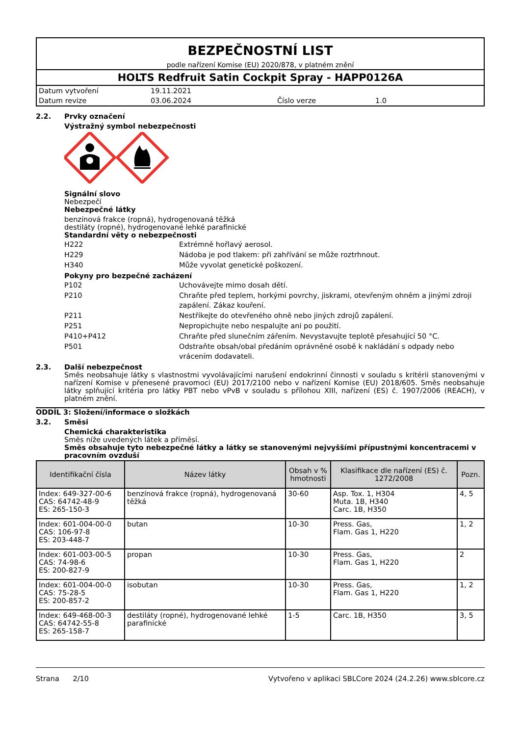BEZPEČNOSTNÍ LIST
podle nařízení Komise (EU) 2020/878, v platném znění
HOLTS Redfruit Satin Cockpit Spray - HAPP0126A
Datum vytvoření 19.11.2021 Datum revize 03.06.2024 Číslo verze 1.0
2.2. Prvky označení
Výstražný symbol nebezpečnosti
Signální slovo
Nebezpečí
Nebezpečné látky
benzínová frakce (ropná), hydrogenovaná těžká
destiláty (ropné), hydrogenované lehké parafinické
Standardní věty o nebezpečnosti
H222 Extrémně hořlavý aerosol.
H229 Nádoba je pod tlakem: při zahřívání se může roztrhnout.
H340 Může vyvolat genetické poškození.
Pokyny pro bezpečné zacházení
P102 Uchovávejte mimo dosah dětí.
P210 Chraňte před teplem, horkými povrchy, jiskrami, otevřeným ohněm a jinými zdroji zapálení. Zákaz kouření.
P211 Nestříkejte do otevřeného ohně nebo jiných zdrojů zapálení.
P251 Nepropichujte nebo nespalujte ani po použití.
P410+P412 Chraňte před slunečním zářením. Nevystavujte teplotě přesahující 50 °C.
P501 Odstraňte obsah/obal předáním oprávněné osobě k nakládání s odpady nebo vrácením dodavateli.
2.3. Další nebezpečnost
Směs neobsahuje látky s vlastnostmi vyvolávajícími narušení endokrinní činnosti v souladu s kritérii stanovenými v nařízení Komise v přenesené pravomoci (EU) 2017/2100 nebo v nařízení Komise (EU) 2018/605. Směs neobsahuje látky splňující kritéria pro látky PBT nebo vPvB v souladu s přílohou XIII, nařízení (ES) č. 1907/2006 (REACH), v platném znění.
ODDÍL 3: Složení/informace o složkách
3.2. Směsi
Chemická charakteristika
Směs níže uvedených látek a příměsí.
Směs obsahuje tyto nebezpečné látky a látky se stanovenými nejvyššími přípustnými koncentracemi v pracovním ovzduší
| Identifikační čísla | Název látky | Obsah v % hmotnosti | Klasifikace dle nařízení (ES) č. 1272/2008 | Pozn. |
| --- | --- | --- | --- | --- |
| Index: 649-327-00-6 CAS: 64742-48-9 ES: 265-150-3 | benzínová frakce (ropná), hydrogenovaná těžká | 30-60 | Asp. Tox. 1, H304 Muta. 1B, H340 Carc. 1B, H350 | 4, 5 |
| Index: 601-004-00-0 CAS: 106-97-8 ES: 203-448-7 | butan | 10-30 | Press. Gas, Flam. Gas 1, H220 | 1, 2 |
| Index: 601-003-00-5 CAS: 74-98-6 ES: 200-827-9 | propan | 10-30 | Press. Gas, Flam. Gas 1, H220 | 2 |
| Index: 601-004-00-0 CAS: 75-28-5 ES: 200-857-2 | isobutan | 10-30 | Press. Gas, Flam. Gas 1, H220 | 1, 2 |
| Index: 649-468-00-3 CAS: 64742-55-8 ES: 265-158-7 | destiláty (ropné), hydrogenované lehké parafinické | 1-5 | Carc. 1B, H350 | 3, 5 |
Strana 2/10 Vytvořeno v aplikaci SBLCore 2024 (24.2.26) www.sblcore.cz